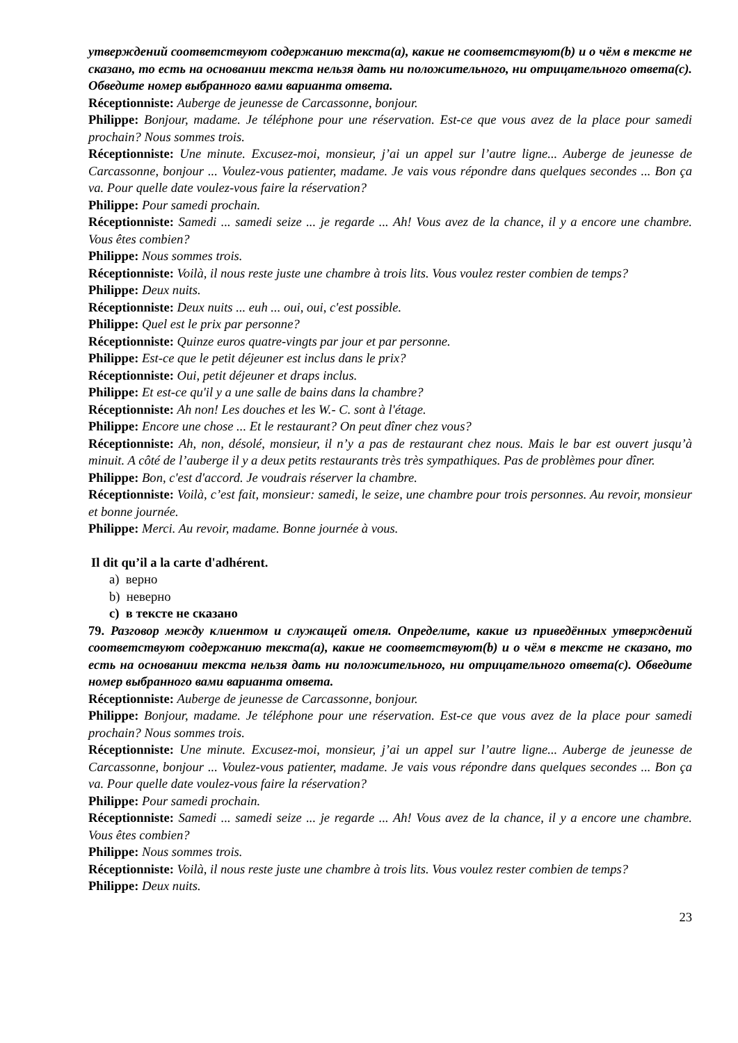утверждений соответствуют содержанию текста(a), какие не соответствуют(b) и о чём в тексте не сказано, то есть на основании текста нельзя дать ни положительного, ни отрицательного ответа(c). Обведите номер выбранного вами варианта ответа.
Réceptionniste: Auberge de jeunesse de Carcassonne, bonjour.
Philippe: Bonjour, madame. Je téléphone pour une réservation. Est-ce que vous avez de la place pour samedi prochain? Nous sommes trois.
Réceptionniste: Une minute. Excusez-moi, monsieur, j’ai un appel sur l’autre ligne... Auberge de jeunesse de Carcassonne, bonjour ... Voulez-vous patienter, madame. Je vais vous répondre dans quelques secondes ... Bon ça va. Pour quelle date voulez-vous faire la réservation?
Philippe: Pour samedi prochain.
Réceptionniste: Samedi ... samedi seize ... je regarde ... Ah! Vous avez de la chance, il y a encore une chambre. Vous êtes combien?
Philippe: Nous sommes trois.
Réceptionniste: Voilà, il nous reste juste une chambre à trois lits. Vous voulez rester combien de temps?
Philippe: Deux nuits.
Réceptionniste: Deux nuits ... euh ... oui, oui, c'est possible.
Philippe: Quel est le prix par personne?
Réceptionniste: Quinze euros quatre-vingts par jour et par personne.
Philippe: Est-ce que le petit déjeuner est inclus dans le prix?
Réceptionniste: Oui, petit déjeuner et draps inclus.
Philippe: Et est-ce qu'il y a une salle de bains dans la chambre?
Réceptionniste: Ah non! Les douches et les W.- C. sont à l'étage.
Philippe: Encore une chose ... Et le restaurant? On peut dîner chez vous?
Réceptionniste: Ah, non, désolé, monsieur, il n’y a pas de restaurant chez nous. Mais le bar est ouvert jusqu’à minuit. A côté de l’auberge il y a deux petits restaurants très très sympathiques. Pas de problèmes pour dîner.
Philippe: Bon, c'est d'accord. Je voudrais réserver la chambre.
Réceptionniste: Voilà, c’est fait, monsieur: samedi, le seize, une chambre pour trois personnes. Au revoir, monsieur et bonne journée.
Philippe: Merci. Au revoir, madame. Bonne journée à vous.
Il dit qu’il a la carte d'adhérent.
a) верно
b) неверно
c) в тексте не сказано
79. Разговор между клиентом и служащей отеля. Определите, какие из приведённых утверждений соответствуют содержанию текста(a), какие не соответствуют(b) и о чём в тексте не сказано, то есть на основании текста нельзя дать ни положительного, ни отрицательного ответа(c). Обведите номер выбранного вами варианта ответа.
Réceptionniste: Auberge de jeunesse de Carcassonne, bonjour.
Philippe: Bonjour, madame. Je téléphone pour une réservation. Est-ce que vous avez de la place pour samedi prochain? Nous sommes trois.
Réceptionniste: Une minute. Excusez-moi, monsieur, j’ai un appel sur l’autre ligne... Auberge de jeunesse de Carcassonne, bonjour ... Voulez-vous patienter, madame. Je vais vous répondre dans quelques secondes ... Bon ça va. Pour quelle date voulez-vous faire la réservation?
Philippe: Pour samedi prochain.
Réceptionniste: Samedi ... samedi seize ... je regarde ... Ah! Vous avez de la chance, il y a encore une chambre. Vous êtes combien?
Philippe: Nous sommes trois.
Réceptionniste: Voilà, il nous reste juste une chambre à trois lits. Vous voulez rester combien de temps?
Philippe: Deux nuits.
23